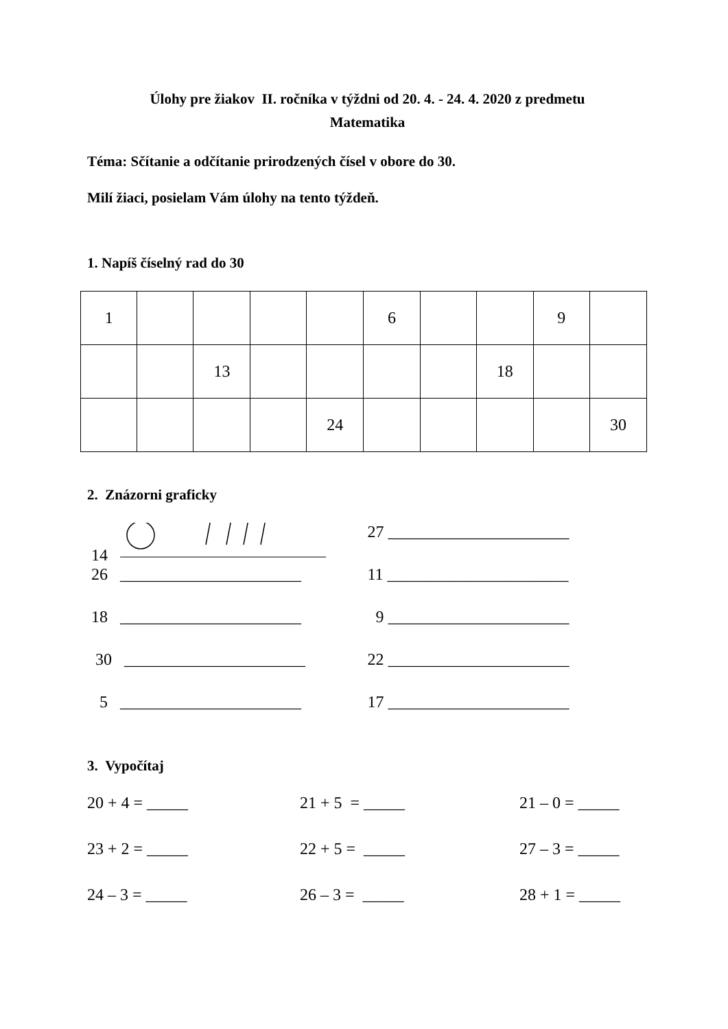Úlohy pre žiakov II. ročníka v týždni od 20. 4. - 24. 4. 2020 z predmetu
Matematika
Téma: Sčítanie a odčítanie prirodzených čísel v obore do 30.
Milí žiaci, posielam Vám úlohy na tento týždeň.
1. Napíš číselný rad do 30
| 1 | | | | | 6 | | | 9 | |
| | | 13 | | | | | 18 | | |
| | | | | 24 | | | | | 30 |
2. Znázorni graficky
14
27 ______________________
26 ______________________
11 ______________________
18 ______________________
9 ______________________
30 ______________________
22 ______________________
5 ______________________
17 ______________________
3. Vypočítaj
20 + 4 = _____
21 + 5 = _____
21 – 0 = _____
23 + 2 = _____
22 + 5 = _____
27 – 3 = _____
24 – 3 = _____
26 – 3 = _____
28 + 1 = _____